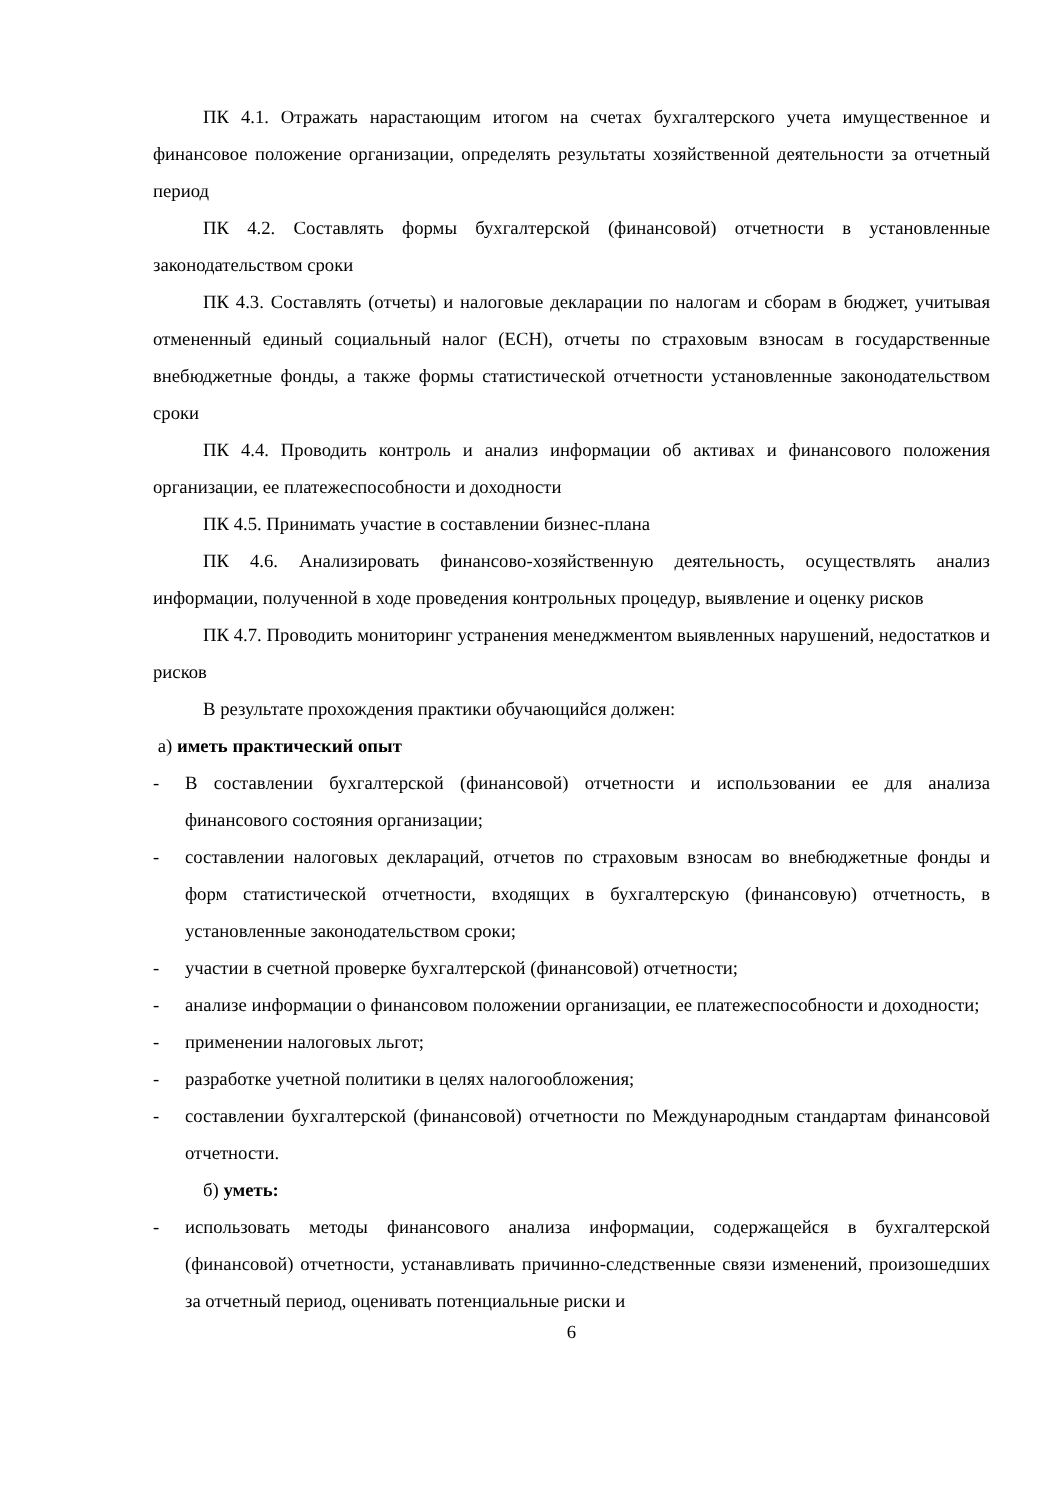ПК 4.1. Отражать нарастающим итогом на счетах бухгалтерского учета имущественное и финансовое положение организации, определять результаты хозяйственной деятельности за отчетный период
ПК 4.2. Составлять формы бухгалтерской (финансовой) отчетности в установленные законодательством сроки
ПК 4.3. Составлять (отчеты) и налоговые декларации по налогам и сборам в бюджет, учитывая отмененный единый социальный налог (ЕСН), отчеты по страховым взносам в государственные внебюджетные фонды, а также формы статистической отчетности установленные законодательством сроки
ПК 4.4. Проводить контроль и анализ информации об активах и финансового положения организации, ее платежеспособности и доходности
ПК 4.5. Принимать участие в составлении бизнес-плана
ПК 4.6. Анализировать финансово-хозяйственную деятельность, осуществлять анализ информации, полученной в ходе проведения контрольных процедур, выявление и оценку рисков
ПК 4.7. Проводить мониторинг устранения менеджментом выявленных нарушений, недостатков и рисков
В результате прохождения практики обучающийся должен:
а) иметь практический опыт
- В составлении бухгалтерской (финансовой) отчетности и использовании ее для анализа финансового состояния организации;
- составлении налоговых деклараций, отчетов по страховым взносам во внебюджетные фонды и форм статистической отчетности, входящих в бухгалтерскую (финансовую) отчетность, в установленные законодательством сроки;
- участии в счетной проверке бухгалтерской (финансовой) отчетности;
- анализе информации о финансовом положении организации, ее платежеспособности и доходности;
- применении налоговых льгот;
- разработке учетной политики в целях налогообложения;
- составлении бухгалтерской (финансовой) отчетности по Международным стандартам финансовой отчетности.
б) уметь:
- использовать методы финансового анализа информации, содержащейся в бухгалтерской (финансовой) отчетности, устанавливать причинно-следственные связи изменений, произошедших за отчетный период, оценивать потенциальные риски и
6